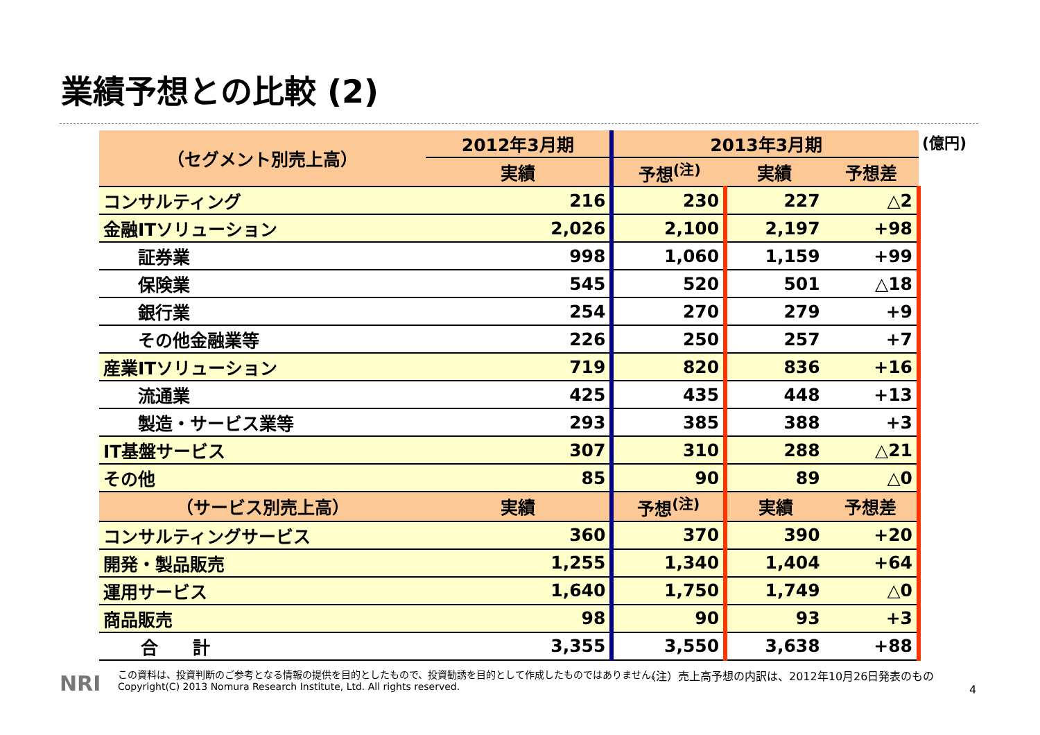業績予想との比較 (2)
(億円)
| （セグメント別売上高） | 2012年3月期 | 2013年3月期 | | |
| --- | --- | --- | --- | --- |
| | 実績 | 予想<sup>(注)</sup> | 実績 | 予想差 |
| コンサルティング | 216 | 230 | 227 | △2 |
| 金融ITソリューション | 2,026 | 2,100 | 2,197 | +98 |
| 証券業 | 998 | 1,060 | 1,159 | +99 |
| 保険業 | 545 | 520 | 501 | △18 |
| 銀行業 | 254 | 270 | 279 | +9 |
| その他金融業等 | 226 | 250 | 257 | +7 |
| 産業ITソリューション | 719 | 820 | 836 | +16 |
| 流通業 | 425 | 435 | 448 | +13 |
| 製造・サービス業等 | 293 | 385 | 388 | +3 |
| IT基盤サービス | 307 | 310 | 288 | △21 |
| その他 | 85 | 90 | 89 | △0 |
| （サービス別売上高） | 実績 | 予想<sup>(注)</sup> | 実績 | 予想差 |
| コンサルティングサービス | 360 | 370 | 390 | +20 |
| 開発・製品販売 | 1,255 | 1,340 | 1,404 | +64 |
| 運用サービス | 1,640 | 1,750 | 1,749 | △0 |
| 商品販売 | 98 | 90 | 93 | +3 |
| 合 計 | 3,355 | 3,550 | 3,638 | +88 |
NRI
この資料は、投資判断のご参考となる情報の提供を目的としたもので、投資勧誘を目的として作成したものではありません。
Copyright(C) 2013 Nomura Research Institute, Ltd. All rights reserved.
（注）売上高予想の内訳は、2012年10月26日発表のもの
4